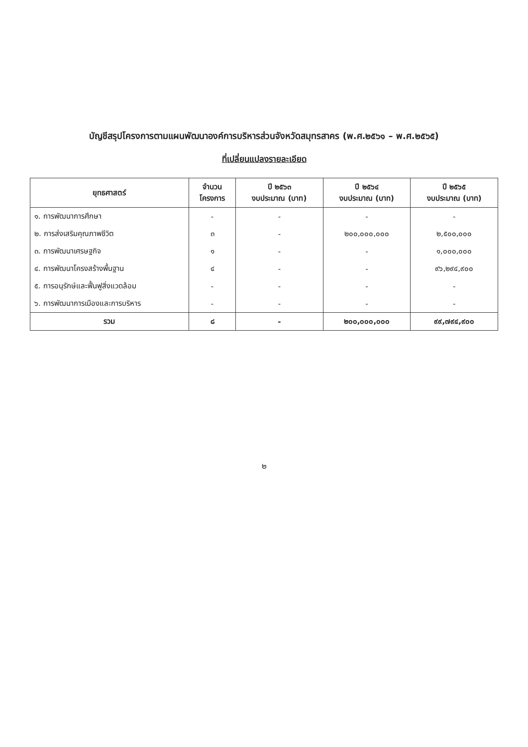บัญชีสรุปโครงการตามแผนพัฒนาองค์การบริหารส่วนจังหวัดสมุทรสาคร (พ.ศ.๒๕๖๑ – พ.ศ.๒๕๖๕)
ที่เปลี่ยนแปลงรายละเอียด
| ยุทธศาสตร์ | จำนวน โครงการ | ปี ๒๕๖๓ งบประมาณ (บาท) | ปี ๒๕๖๔ งบประมาณ (บาท) | ปี ๒๕๖๕ งบประมาณ (บาท) |
| --- | --- | --- | --- | --- |
| ๑. การพัฒนาการศึกษา | - | - | - | - |
| ๒. การส่งเสริมคุณภาพชีวิต | ๓ | - | ๒๐๐,๐๐๐,๐๐๐ | ๒,๕๐๐,๐๐๐ |
| ๓. การพัฒนาเศรษฐกิจ | ๑ | - | - | ๑,๐๐๐,๐๐๐ |
| ๔. การพัฒนาโครงสร้างพื้นฐาน | ๔ | - | - | ๙๖,๒๙๔,๙๐๐ |
| ๕. การอนุรักษ์และฟื้นฟูสิ่งแวดล้อม | - | - | - | - |
| ๖. การพัฒนาการเมืองและการบริหาร | - | - | - | - |
| รวม | ๘ | - | ๒๐๐,๐๐๐,๐๐๐ | ๙๙,๗๙๔,๙๐๐ |
๒